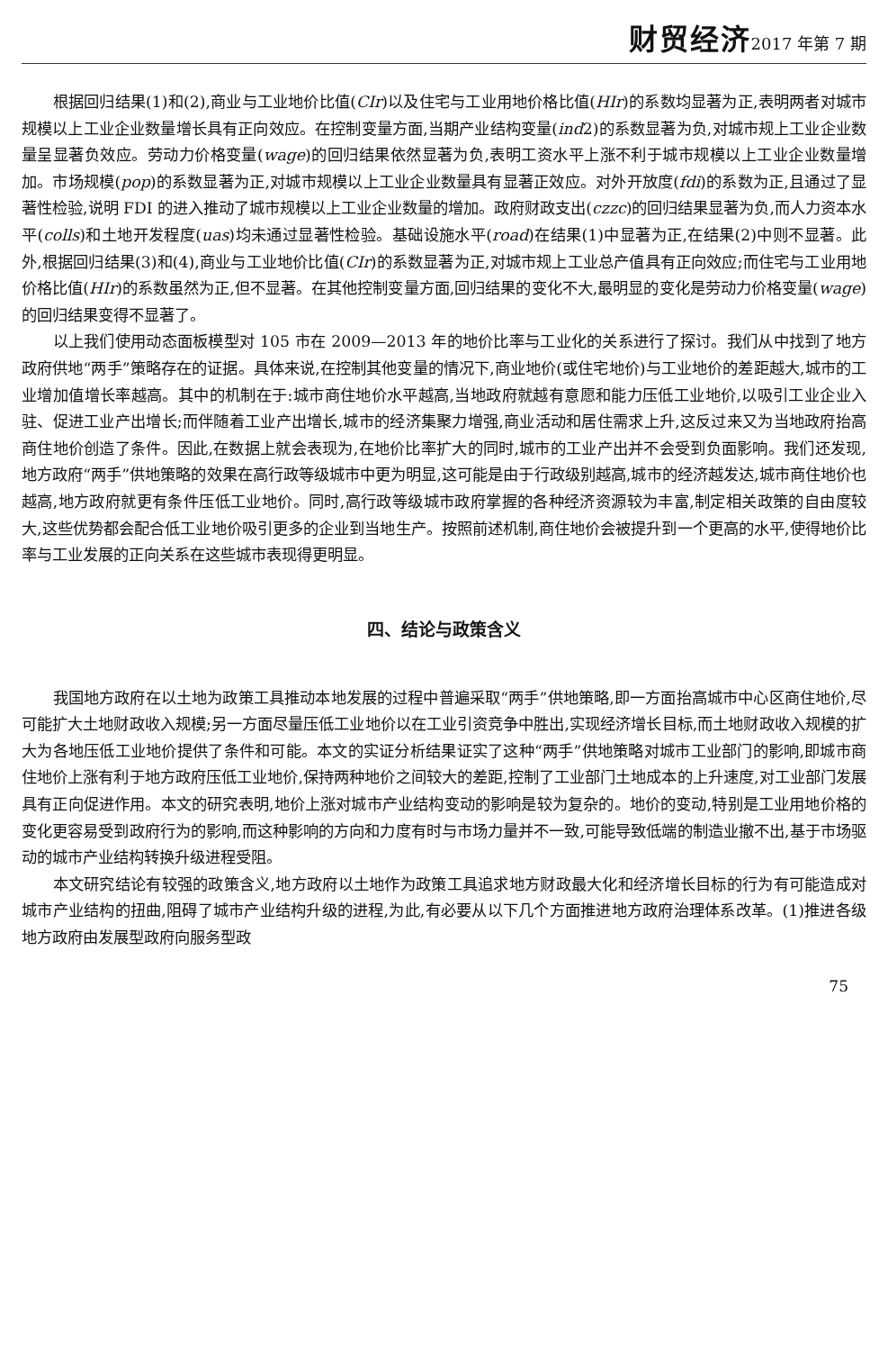财贸经济2017 年第 7 期
根据回归结果(1)和(2),商业与工业地价比值(CIr)以及住宅与工业用地价格比值(HIr)的系数均显著为正,表明两者对城市规模以上工业企业数量增长具有正向效应。在控制变量方面,当期产业结构变量(ind2)的系数显著为负,对城市规上工业企业数量呈显著负效应。劳动力价格变量(wage)的回归结果依然显著为负,表明工资水平上涨不利于城市规模以上工业企业数量增加。市场规模(pop)的系数显著为正,对城市规模以上工业企业数量具有显著正效应。对外开放度(fdi)的系数为正,且通过了显著性检验,说明 FDI 的进入推动了城市规模以上工业企业数量的增加。政府财政支出(czzc)的回归结果显著为负,而人力资本水平(colls)和土地开发程度(uas)均未通过显著性检验。基础设施水平(road)在结果(1)中显著为正,在结果(2)中则不显著。此外,根据回归结果(3)和(4),商业与工业地价比值(CIr)的系数显著为正,对城市规上工业总产值具有正向效应;而住宅与工业用地价格比值(HIr)的系数虽然为正,但不显著。在其他控制变量方面,回归结果的变化不大,最明显的变化是劳动力价格变量(wage)的回归结果变得不显著了。
以上我们使用动态面板模型对 105 市在 2009—2013 年的地价比率与工业化的关系进行了探讨。我们从中找到了地方政府供地“两手”策略存在的证据。具体来说,在控制其他变量的情况下,商业地价(或住宅地价)与工业地价的差距越大,城市的工业增加值增长率越高。其中的机制在于:城市商住地价水平越高,当地政府就越有意愿和能力压低工业地价,以吸引工业企业入驻、促进工业产出增长;而伴随着工业产出增长,城市的经济集聚力增强,商业活动和居住需求上升,这反过来又为当地政府抬高商住地价创造了条件。因此,在数据上就会表现为,在地价比率扩大的同时,城市的工业产出并不会受到负面影响。我们还发现,地方政府“两手”供地策略的效果在高行政等级城市中更为明显,这可能是由于行政级别越高,城市的经济越发达,城市商住地价也越高,地方政府就更有条件压低工业地价。同时,高行政等级城市政府掌握的各种经济资源较为丰富,制定相关政策的自由度较大,这些优势都会配合低工业地价吸引更多的企业到当地生产。按照前述机制,商住地价会被提升到一个更高的水平,使得地价比率与工业发展的正向关系在这些城市表现得更明显。
四、结论与政策含义
我国地方政府在以土地为政策工具推动本地发展的过程中普遍采取“两手”供地策略,即一方面抬高城市中心区商住地价,尽可能扩大土地财政收入规模;另一方面尽量压低工业地价以在工业引资竞争中胜出,实现经济增长目标,而土地财政收入规模的扩大为各地压低工业地价提供了条件和可能。本文的实证分析结果证实了这种“两手”供地策略对城市工业部门的影响,即城市商住地价上涨有利于地方政府压低工业地价,保持两种地价之间较大的差距,控制了工业部门土地成本的上升速度,对工业部门发展具有正向促进作用。本文的研究表明,地价上涨对城市产业结构变动的影响是较为复杂的。地价的变动,特别是工业用地价格的变化更容易受到政府行为的影响,而这种影响的方向和力度有时与市场力量并不一致,可能导致低端的制造业撤不出,基于市场驱动的城市产业结构转换升级进程受阻。
本文研究结论有较强的政策含义,地方政府以土地作为政策工具追求地方财政最大化和经济增长目标的行为有可能造成对城市产业结构的扭曲,阻碍了城市产业结构升级的进程,为此,有必要从以下几个方面推进地方政府治理体系改革。(1)推进各级地方政府由发展型政府向服务型政
75